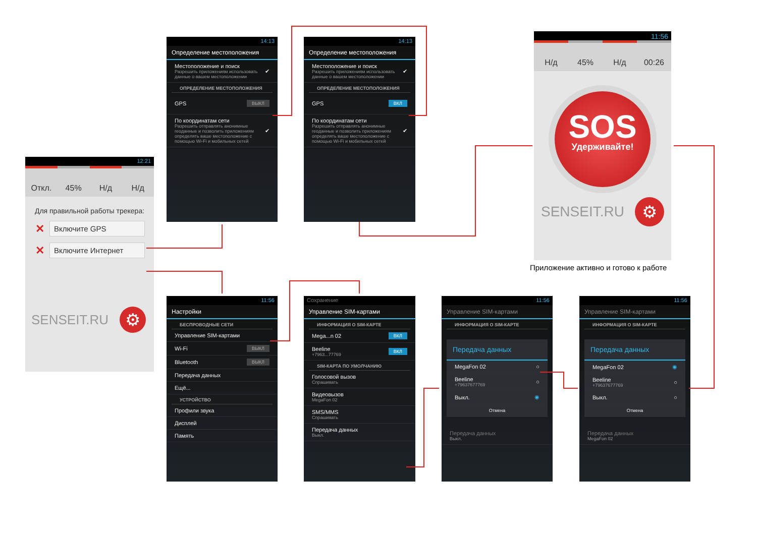12:21
Откл. 45% Н/д Н/д
Для правильной работы трекера:
✕ Включите GPS
✕ Включите Интернет
SENSEIT.RU ⚙
14:13
Определение местоположения
Местоположение и поиск
Разрешить приложениям использовать данные о вашем местоположении ✔
ОПРЕДЕЛЕНИЕ МЕСТОПОЛОЖЕНИЯ
GPS ВЫКЛ
По координатам сети
Разрешить отправлять анонимные геоданные и позволить приложениям определять ваше местоположение с помощью Wi-Fi и мобильных сетей ✔
14:13
Определение местоположения
Местоположение и поиск
Разрешить приложениям использовать данные о вашем местоположении ✔
ОПРЕДЕЛЕНИЕ МЕСТОПОЛОЖЕНИЯ
GPS ВКЛ
По координатам сети
Разрешить отправлять анонимные геоданные и позволить приложениям определять ваше местоположение с помощью Wi-Fi и мобильных сетей ✔
11:56
Н/д 45% Н/д 00:26
SOS
Удерживайте!
SENSEIT.RU ⚙
Приложение активно и готово к работе
11:56
Настройки
БЕСПРОВОДНЫЕ СЕТИ
Управление SIM-картами
Wi-Fi ВЫКЛ
Bluetooth ВЫКЛ
Передача данных
Ещё...
УСТРОЙСТВО
Профили звука
Дисплей
Память
Сохранение
Управление SIM-картами
ИНФОРМАЦИЯ О SIM-КАРТЕ
Mega...n 02 ВКЛ
Beeline
+7963...77769 ВКЛ
SIM-КАРТА ПО УМОЛЧАНИЮ
Голосовой вызов
Спрашивать
Видеовызов
MegaFon 02
SMS/MMS
Спрашивать
Передача данных
Выкл.
11:56
Управление SIM-картами
ИНФОРМАЦИЯ О SIM-КАРТЕ
Передача данных
MegaFon 02 ○
Beeline
+79637677769 ○
Выкл. ◉
Отмена
Передача данных
Выкл.
11:56
Управление SIM-картами
ИНФОРМАЦИЯ О SIM-КАРТЕ
Передача данных
MegaFon 02 ◉
Beeline
+79637677769 ○
Выкл. ○
Отмена
Передача данных
MegaFon 02